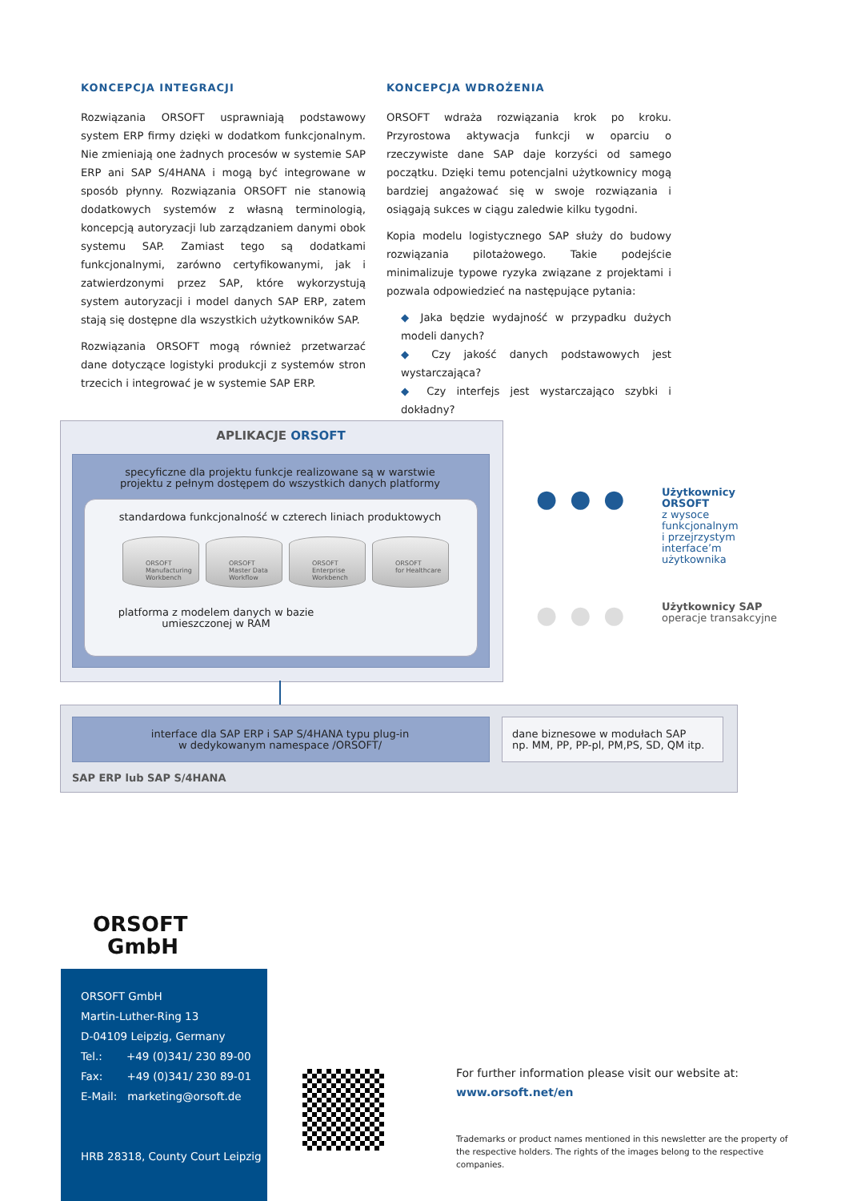KONCEPCJA INTEGRACJI
Rozwiązania ORSOFT usprawniają podstawowy system ERP firmy dzięki w dodatkom funkcjonalnym. Nie zmieniają one żadnych procesów w systemie SAP ERP ani SAP S/4HANA i mogą być integrowane w sposób płynny. Rozwiązania ORSOFT nie stanowią dodatkowych systemów z własną terminologią, koncepcją autoryzacji lub zarządzaniem danymi obok systemu SAP. Zamiast tego są dodatkami funkcjonalnymi, zarówno certyfikowanymi, jak i zatwierdzonymi przez SAP, które wykorzystują system autoryzacji i model danych SAP ERP, zatem stają się dostępne dla wszystkich użytkowników SAP.
Rozwiązania ORSOFT mogą również przetwarzać dane dotyczące logistyki produkcji z systemów stron trzecich i integrować je w systemie SAP ERP.
KONCEPCJA WDROŻENIA
ORSOFT wdraża rozwiązania krok po kroku. Przyrostowa aktywacja funkcji w oparciu o rzeczywiste dane SAP daje korzyści od samego początku. Dzięki temu potencjalni użytkownicy mogą bardziej angażować się w swoje rozwiązania i osiągają sukces w ciągu zaledwie kilku tygodni.
Kopia modelu logistycznego SAP służy do budowy rozwiązania pilotażowego. Takie podejście minimalizuje typowe ryzyka związane z projektami i pozwala odpowiedzieć na następujące pytania:
◆ Jaka będzie wydajność w przypadku dużych modeli danych?
◆ Czy jakość danych podstawowych jest wystarczająca?
◆ Czy interfejs jest wystarczająco szybki i dokładny?
APLIKACJE ORSOFT
specyficzne dla projektu funkcje realizowane są w warstwie
projektu z pełnym dostępem do wszystkich danych platformy
standardowa funkcjonalność w czterech liniach produktowych
ORSOFT
Manufacturing Workbench
ORSOFT
Master Data Workflow
ORSOFT
Enterprise Workbench
ORSOFT
for Healthcare
platforma z modelem danych w bazie
umieszczonej w RAM
interface dla SAP ERP i SAP S/4HANA typu plug-in
w dedykowanym namespace /ORSOFT/
dane biznesowe w modułach SAP
np. MM, PP, PP-pl, PM,PS, SD, QM itp.
SAP ERP lub SAP S/4HANA
●●●
●●●
Użytkownicy ORSOFT
z wysoce funkcjonalnym
i przejrzystym
interface’m użytkownika
Użytkownicy SAP
operacje transakcyjne
ORSOFT
GmbH
ORSOFT GmbH
Martin-Luther-Ring 13
D-04109 Leipzig, Germany
Tel.: +49 (0)341/ 230 89-00
Fax: +49 (0)341/ 230 89-01
E-Mail: marketing@orsoft.de
HRB 28318, County Court Leipzig
For further information please visit our website at:
www.orsoft.net/en
Trademarks or product names mentioned in this newsletter are the property of the respective holders. The rights of the images belong to the respective companies.